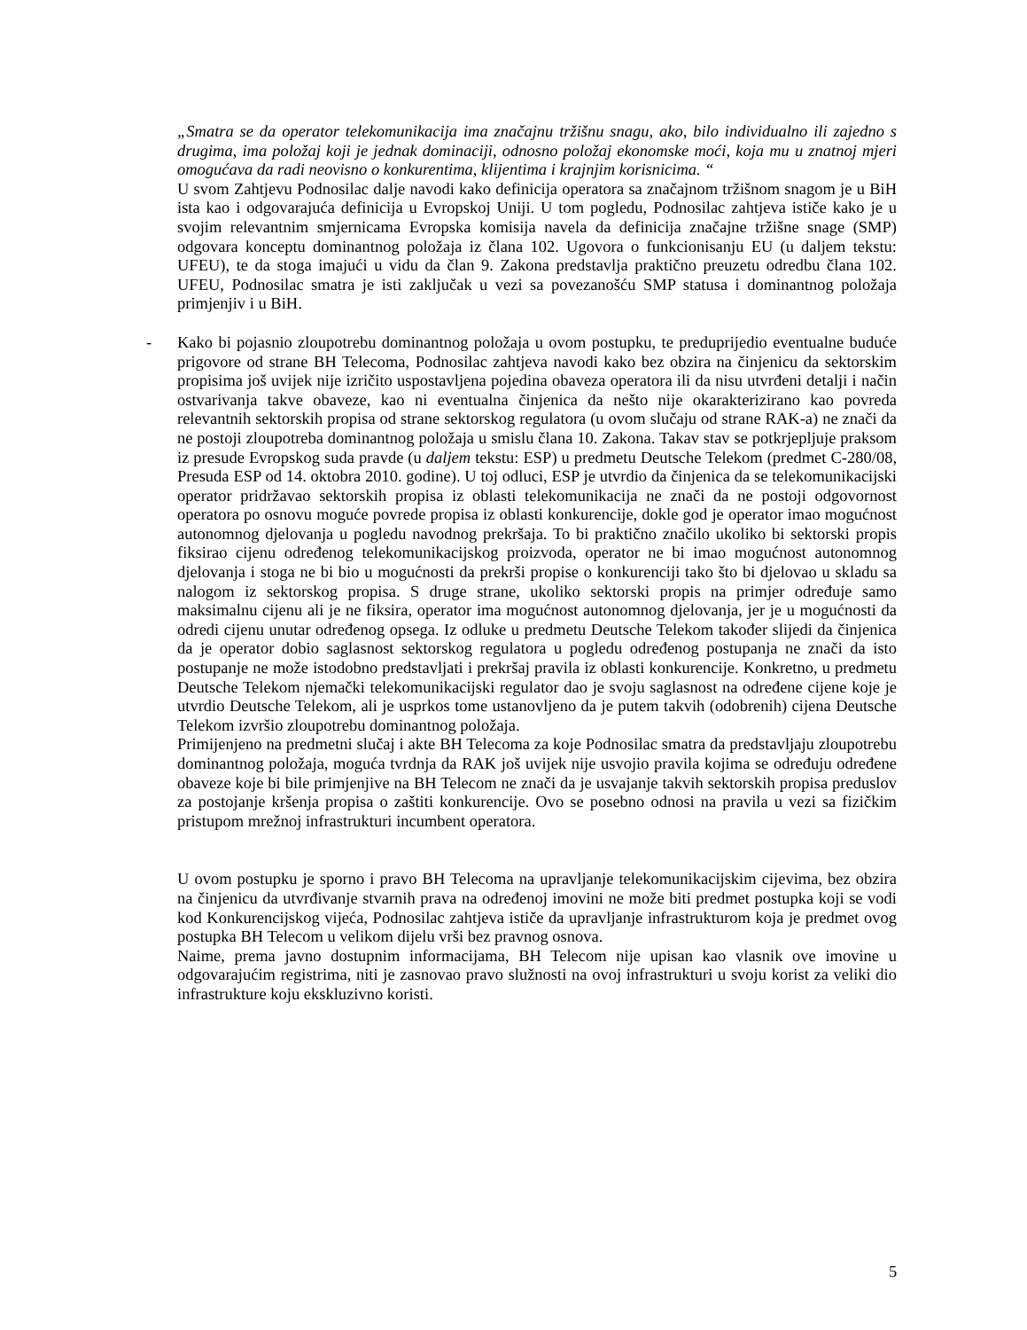„Smatra se da operator telekomunikacija ima značajnu tržišnu snagu, ako, bilo individualno ili zajedno s drugima, ima položaj koji je jednak dominaciji, odnosno položaj ekonomske moći, koja mu u znatnoj mjeri omogućava da radi neovisno o konkurentima, klijentima i krajnjim korisnicima. “
U svom Zahtjevu Podnosilac dalje navodi kako definicija operatora sa značajnom tržišnom snagom je u BiH ista kao i odgovarajuća definicija u Evropskoj Uniji. U tom pogledu, Podnosilac zahtjeva ističe kako je u svojim relevantnim smjernicama Evropska komisija navela da definicija značajne tržišne snage (SMP) odgovara konceptu dominantnog položaja iz člana 102. Ugovora o funkcionisanju EU (u daljem tekstu: UFEU), te da stoga imajući u vidu da član 9. Zakona predstavlja praktično preuzetu odredbu člana 102. UFEU, Podnosilac smatra je isti zaključak u vezi sa povezanošću SMP statusa i dominantnog položaja primjenjiv i u BiH.
-
Kako bi pojasnio zloupotrebu dominantnog položaja u ovom postupku, te preduprijedio eventualne buduće prigovore od strane BH Telecoma, Podnosilac zahtjeva navodi kako bez obzira na činjenicu da sektorskim propisima još uvijek nije izričito uspostavljena pojedina obaveza operatora ili da nisu utvrđeni detalji i način ostvarivanja takve obaveze, kao ni eventualna činjenica da nešto nije okarakterizirano kao povreda relevantnih sektorskih propisa od strane sektorskog regulatora (u ovom slučaju od strane RAK-a) ne znači da ne postoji zloupotreba dominantnog položaja u smislu člana 10. Zakona. Takav stav se potkrjepljuje praksom iz presude Evropskog suda pravde (u daljem tekstu: ESP) u predmetu Deutsche Telekom (predmet C-280/08, Presuda ESP od 14. oktobra 2010. godine). U toj odluci, ESP je utvrdio da činjenica da se telekomunikacijski operator pridržavao sektorskih propisa iz oblasti telekomunikacija ne znači da ne postoji odgovornost operatora po osnovu moguće povrede propisa iz oblasti konkurencije, dokle god je operator imao mogućnost autonomnog djelovanja u pogledu navodnog prekršaja. To bi praktično značilo ukoliko bi sektorski propis fiksirao cijenu određenog telekomunikacijskog proizvoda, operator ne bi imao mogućnost autonomnog djelovanja i stoga ne bi bio u mogućnosti da prekrši propise o konkurenciji tako što bi djelovao u skladu sa nalogom iz sektorskog propisa. S druge strane, ukoliko sektorski propis na primjer određuje samo maksimalnu cijenu ali je ne fiksira, operator ima mogućnost autonomnog djelovanja, jer je u mogućnosti da odredi cijenu unutar određenog opsega. Iz odluke u predmetu Deutsche Telekom također slijedi da činjenica da je operator dobio saglasnost sektorskog regulatora u pogledu određenog postupanja ne znači da isto postupanje ne može istodobno predstavljati i prekršaj pravila iz oblasti konkurencije. Konkretno, u predmetu Deutsche Telekom njemački telekomunikacijski regulator dao je svoju saglasnost na određene cijene koje je utvrdio Deutsche Telekom, ali je usprkos tome ustanovljeno da je putem takvih (odobrenih) cijena Deutsche Telekom izvršio zloupotrebu dominantnog položaja.
Primijenjeno na predmetni slučaj i akte BH Telecoma za koje Podnosilac smatra da predstavljaju zloupotrebu dominantnog položaja, moguća tvrdnja da RAK još uvijek nije usvojio pravila kojima se određuju određene obaveze koje bi bile primjenjive na BH Telecom ne znači da je usvajanje takvih sektorskih propisa preduslov za postojanje kršenja propisa o zaštiti konkurencije. Ovo se posebno odnosi na pravila u vezi sa fizičkim pristupom mrežnoj infrastrukturi incumbent operatora.
U ovom postupku je sporno i pravo BH Telecoma na upravljanje telekomunikacijskim cijevima, bez obzira na činjenicu da utvrđivanje stvarnih prava na određenoj imovini ne može biti predmet postupka koji se vodi kod Konkurencijskog vijeća, Podnosilac zahtjeva ističe da upravljanje infrastrukturom koja je predmet ovog postupka BH Telecom u velikom dijelu vrši bez pravnog osnova.
Naime, prema javno dostupnim informacijama, BH Telecom nije upisan kao vlasnik ove imovine u odgovarajućim registrima, niti je zasnovao pravo služnosti na ovoj infrastrukturi u svoju korist za veliki dio infrastrukture koju ekskluzivno koristi.
5